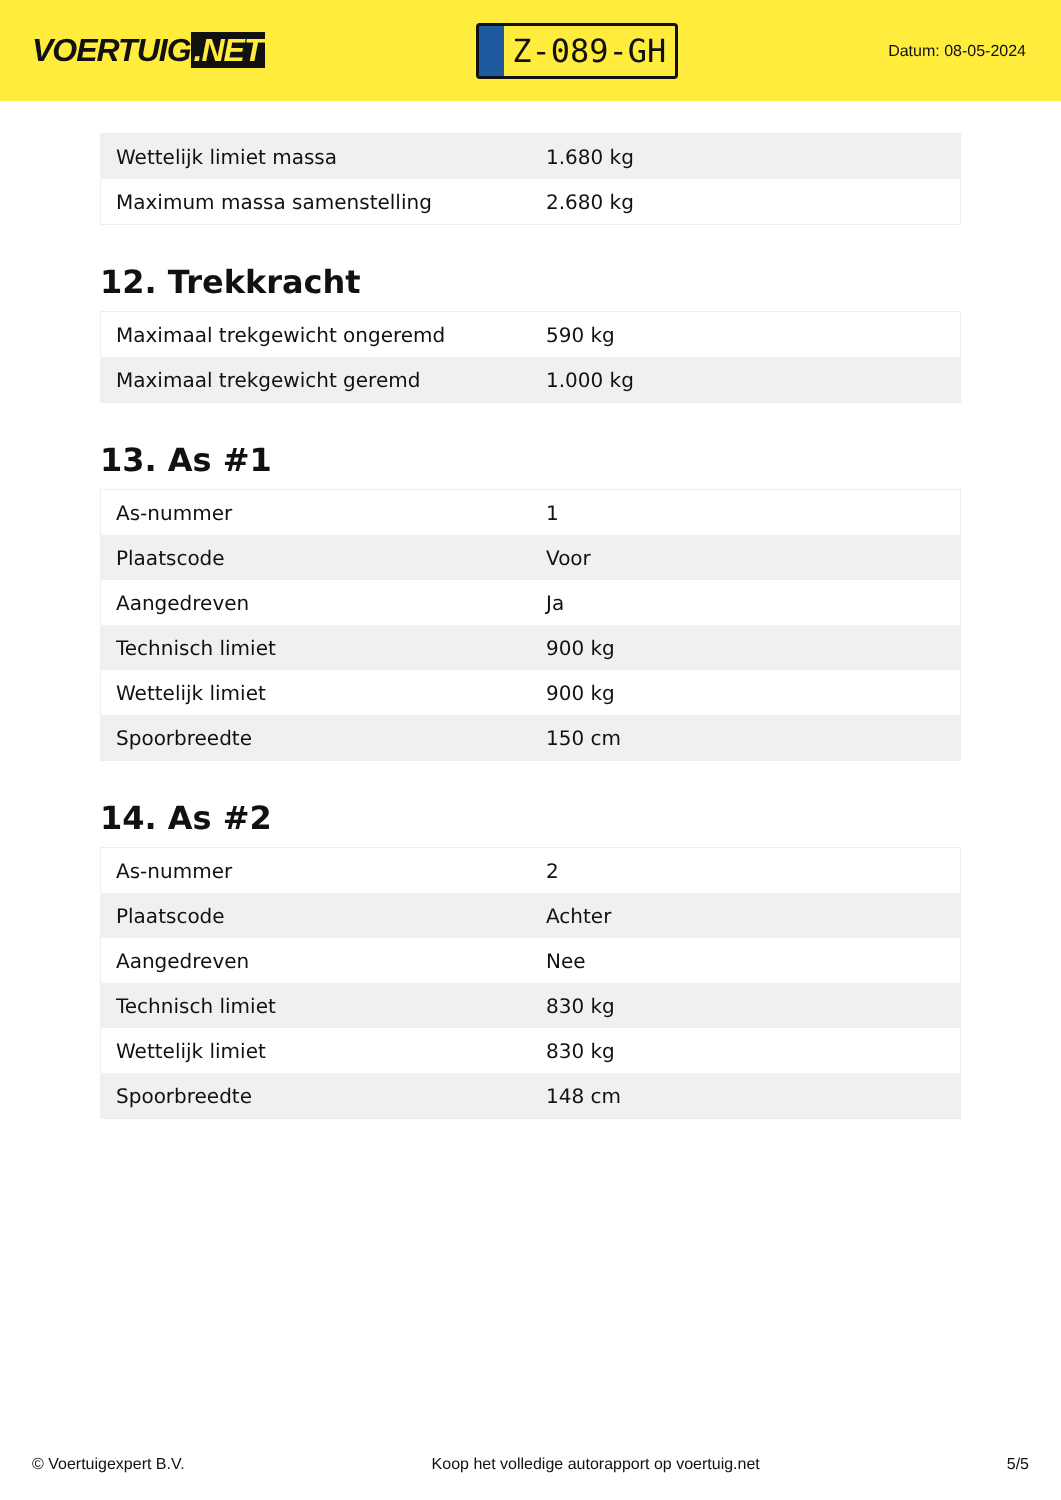VOERTUIG.NET
Z-089-GH
Datum: 08-05-2024
| Wettelijk limiet massa | 1.680 kg |
| Maximum massa samenstelling | 2.680 kg |
12. Trekkracht
| Maximaal trekgewicht ongeremd | 590 kg |
| Maximaal trekgewicht geremd | 1.000 kg |
13. As #1
| As-nummer | 1 |
| Plaatscode | Voor |
| Aangedreven | Ja |
| Technisch limiet | 900 kg |
| Wettelijk limiet | 900 kg |
| Spoorbreedte | 150 cm |
14. As #2
| As-nummer | 2 |
| Plaatscode | Achter |
| Aangedreven | Nee |
| Technisch limiet | 830 kg |
| Wettelijk limiet | 830 kg |
| Spoorbreedte | 148 cm |
© Voertuigexpert B.V. Koop het volledige autorapport op voertuig.net 5/5